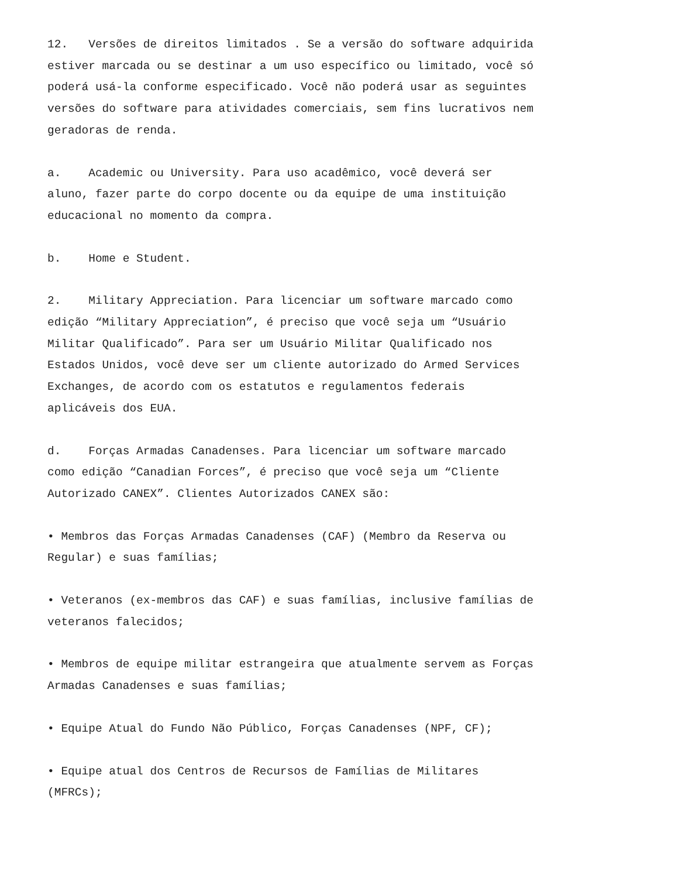12. Versões de direitos limitados . Se a versão do software adquirida estiver marcada ou se destinar a um uso específico ou limitado, você só poderá usá-la conforme especificado. Você não poderá usar as seguintes versões do software para atividades comerciais, sem fins lucrativos nem geradoras de renda.
a. Academic ou University. Para uso acadêmico, você deverá ser aluno, fazer parte do corpo docente ou da equipe de uma instituição educacional no momento da compra.
b. Home e Student.
2. Military Appreciation. Para licenciar um software marcado como edição “Military Appreciation”, é preciso que você seja um “Usuário Militar Qualificado”. Para ser um Usuário Militar Qualificado nos Estados Unidos, você deve ser um cliente autorizado do Armed Services Exchanges, de acordo com os estatutos e regulamentos federais aplicáveis dos EUA.
d. Forças Armadas Canadenses. Para licenciar um software marcado como edição “Canadian Forces”, é preciso que você seja um “Cliente Autorizado CANEX”. Clientes Autorizados CANEX são:
• Membros das Forças Armadas Canadenses (CAF) (Membro da Reserva ou Regular) e suas famílias;
• Veteranos (ex-membros das CAF) e suas famílias, inclusive famílias de veteranos falecidos;
• Membros de equipe militar estrangeira que atualmente servem as Forças Armadas Canadenses e suas famílias;
• Equipe Atual do Fundo Não Público, Forças Canadenses (NPF, CF);
• Equipe atual dos Centros de Recursos de Famílias de Militares (MFRCs);